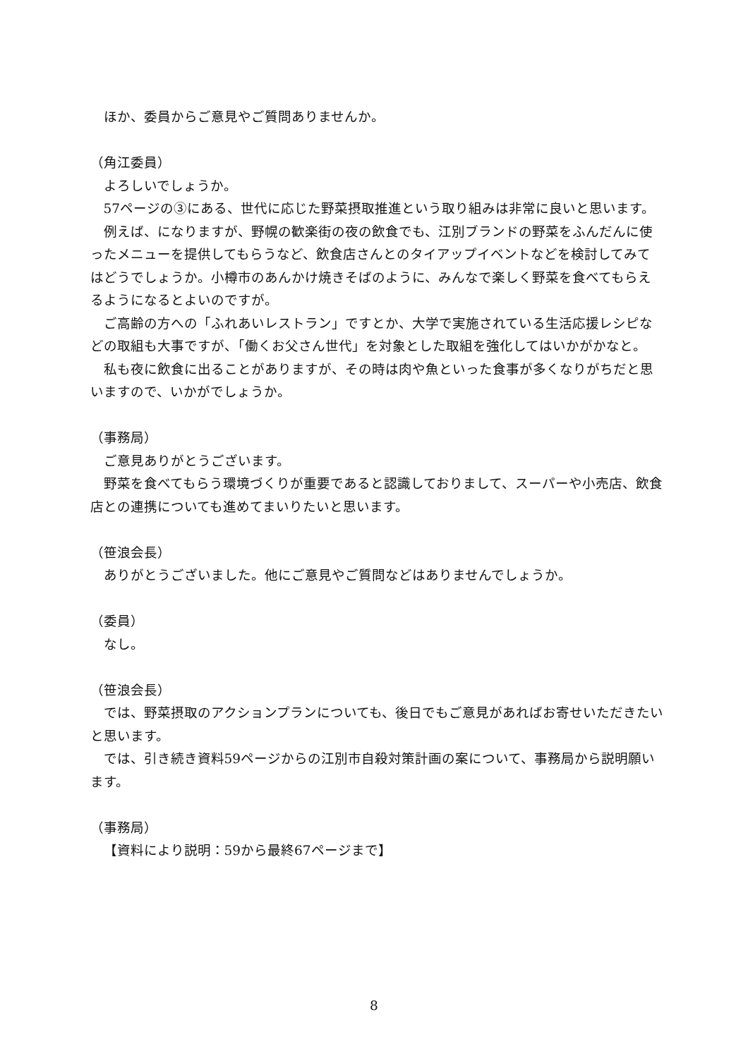ほか、委員からご意見やご質問ありませんか。
（角江委員）
よろしいでしょうか。
57ページの③にある、世代に応じた野菜摂取推進という取り組みは非常に良いと思います。
例えば、になりますが、野幌の歓楽街の夜の飲食でも、江別ブランドの野菜をふんだんに使ったメニューを提供してもらうなど、飲食店さんとのタイアップイベントなどを検討してみてはどうでしょうか。小樽市のあんかけ焼きそばのように、みんなで楽しく野菜を食べてもらえるようになるとよいのですが。
ご高齢の方への「ふれあいレストラン」ですとか、大学で実施されている生活応援レシピなどの取組も大事ですが、「働くお父さん世代」を対象とした取組を強化してはいかがかなと。
私も夜に飲食に出ることがありますが、その時は肉や魚といった食事が多くなりがちだと思いますので、いかがでしょうか。
（事務局）
ご意見ありがとうございます。
野菜を食べてもらう環境づくりが重要であると認識しておりまして、スーパーや小売店、飲食店との連携についても進めてまいりたいと思います。
（笹浪会長）
ありがとうございました。他にご意見やご質問などはありませんでしょうか。
（委員）
なし。
（笹浪会長）
では、野菜摂取のアクションプランについても、後日でもご意見があればお寄せいただきたいと思います。
では、引き続き資料59ページからの江別市自殺対策計画の案について、事務局から説明願います。
（事務局）
【資料により説明：59から最終67ページまで】
8